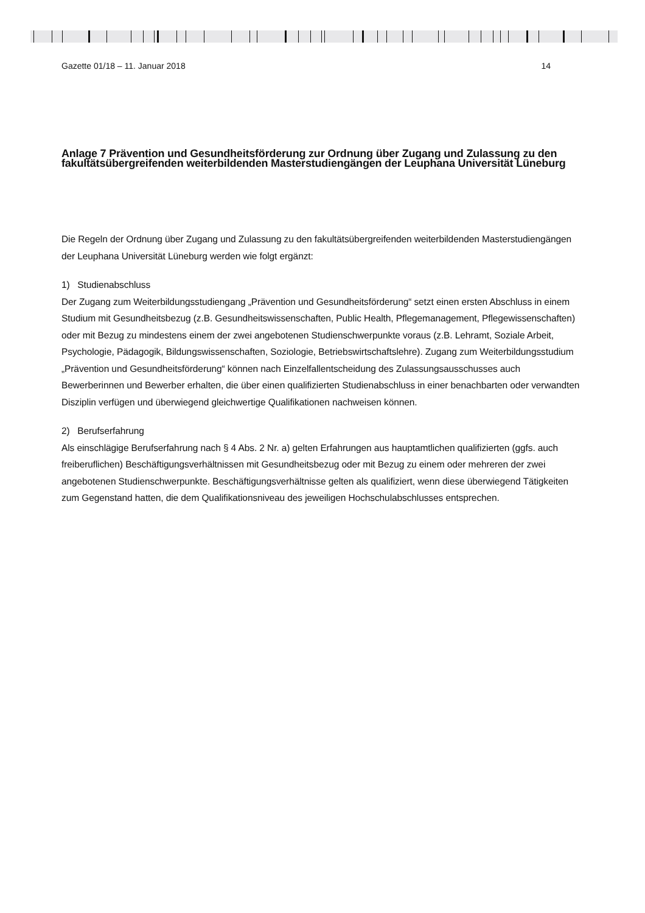Gazette 01/18 – 11. Januar 2018 14
Anlage 7 Prävention und Gesundheitsförderung zur Ordnung über Zugang und Zulassung zu den fakultätsübergreifenden weiterbildenden Masterstudiengängen der Leuphana Universität Lüneburg
Die Regeln der Ordnung über Zugang und Zulassung zu den fakultätsübergreifenden weiterbildenden Masterstudiengängen der Leuphana Universität Lüneburg werden wie folgt ergänzt:
1) Studienabschluss
Der Zugang zum Weiterbildungsstudiengang „Prävention und Gesundheitsförderung“ setzt einen ersten Abschluss in einem Studium mit Gesundheitsbezug (z.B. Gesundheitswissenschaften, Public Health, Pflegemanagement, Pflegewissenschaften) oder mit Bezug zu mindestens einem der zwei angebotenen Studienschwerpunkte voraus (z.B. Lehramt, Soziale Arbeit, Psychologie, Pädagogik, Bildungswissenschaften, Soziologie, Betriebswirtschaftslehre). Zugang zum Weiterbildungsstudium „Prävention und Gesundheitsförderung“ können nach Einzelfallentscheidung des Zulassungsausschusses auch Bewerberinnen und Bewerber erhalten, die über einen qualifizierten Studienabschluss in einer benachbarten oder verwandten Disziplin verfügen und überwiegend gleichwertige Qualifikationen nachweisen können.
2) Berufserfahrung
Als einschlägige Berufserfahrung nach § 4 Abs. 2 Nr. a) gelten Erfahrungen aus hauptamtlichen qualifizierten (ggfs. auch freiberuflichen) Beschäftigungsverhältnissen mit Gesundheitsbezug oder mit Bezug zu einem oder mehreren der zwei angebotenen Studienschwerpunkte. Beschäftigungsverhältnisse gelten als qualifiziert, wenn diese überwiegend Tätigkeiten zum Gegenstand hatten, die dem Qualifikationsniveau des jeweiligen Hochschulabschlusses entsprechen.